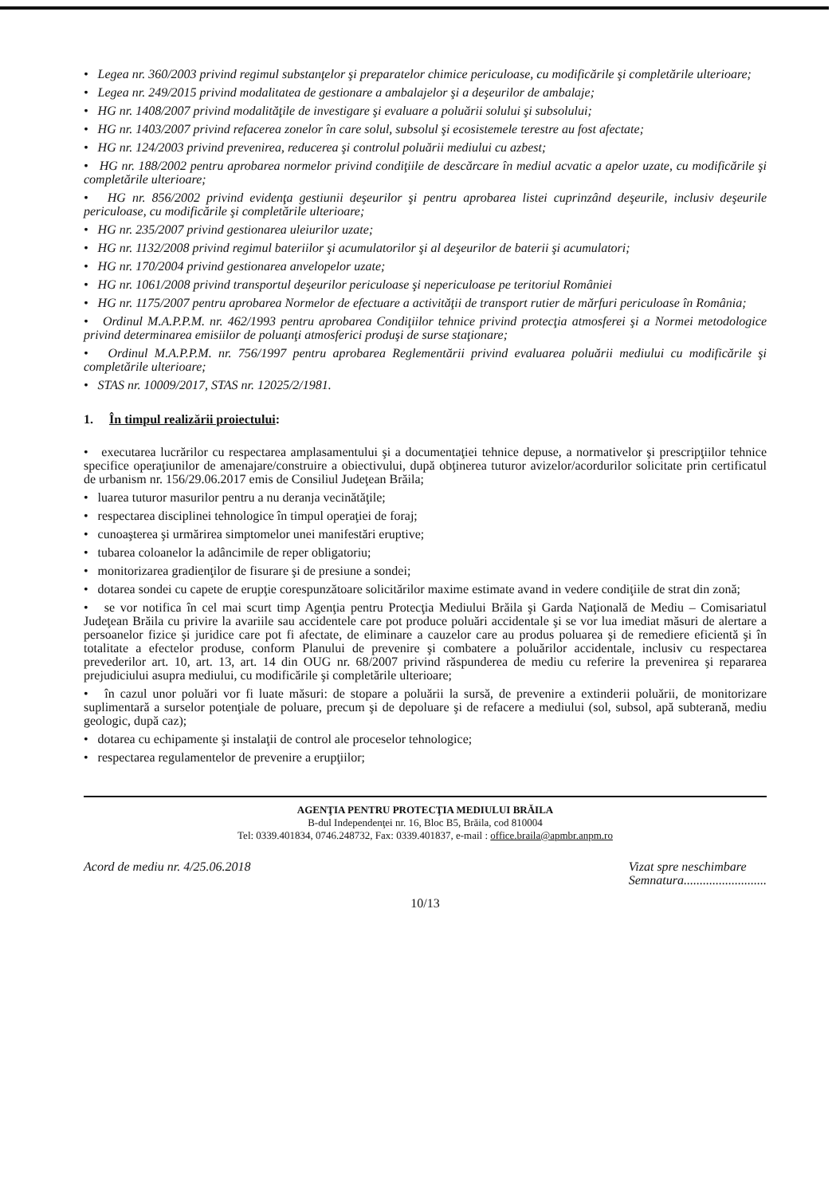• Legea nr. 360/2003 privind regimul substanţelor şi preparatelor chimice periculoase, cu modificările şi completările ulterioare;
• Legea nr. 249/2015 privind modalitatea de gestionare a ambalajelor şi a deşeurilor de ambalaje;
• HG nr. 1408/2007 privind modalităţile de investigare şi evaluare a poluării solului şi subsolului;
• HG nr. 1403/2007 privind refacerea zonelor în care solul, subsolul şi ecosistemele terestre au fost afectate;
• HG nr. 124/2003 privind prevenirea, reducerea şi controlul poluării mediului cu azbest;
• HG nr. 188/2002 pentru aprobarea normelor privind condiţiile de descărcare în mediul acvatic a apelor uzate, cu modificările şi completările ulterioare;
• HG nr. 856/2002 privind evidenţa gestiunii deşeurilor şi pentru aprobarea listei cuprinzând deşeurile, inclusiv deşeurile periculoase, cu modificările şi completările ulterioare;
• HG nr. 235/2007 privind gestionarea uleiurilor uzate;
• HG nr. 1132/2008 privind regimul bateriilor şi acumulatorilor şi al deşeurilor de baterii şi acumulatori;
• HG nr. 170/2004 privind gestionarea anvelopelor uzate;
• HG nr. 1061/2008 privind transportul deşeurilor periculoase şi nepericuloase pe teritoriul României
• HG nr. 1175/2007 pentru aprobarea Normelor de efectuare a activităţii de transport rutier de mărfuri periculoase în România;
• Ordinul M.A.P.P.M. nr. 462/1993 pentru aprobarea Condiţiilor tehnice privind protecţia atmosferei şi a Normei metodologice privind determinarea emisiilor de poluanţi atmosferici produşi de surse staţionare;
• Ordinul M.A.P.P.M. nr. 756/1997 pentru aprobarea Reglementării privind evaluarea poluării mediului cu modificările şi completările ulterioare;
• STAS nr. 10009/2017, STAS nr. 12025/2/1981.
1. În timpul realizării proiectului:
• executarea lucrărilor cu respectarea amplasamentului şi a documentaţiei tehnice depuse, a normativelor şi prescripţiilor tehnice specifice operaţiunilor de amenajare/construire a obiectivului, după obţinerea tuturor avizelor/acordurilor solicitate prin certificatul de urbanism nr. 156/29.06.2017 emis de Consiliul Judeţean Brăila;
• luarea tuturor masurilor pentru a nu deranja vecinătăţile;
• respectarea disciplinei tehnologice în timpul operaţiei de foraj;
• cunoaşterea şi urmărirea simptomelor unei manifestări eruptive;
• tubarea coloanelor la adâncimile de reper obligatoriu;
• monitorizarea gradienţilor de fisurare şi de presiune a sondei;
• dotarea sondei cu capete de erupţie corespunzătoare solicitărilor maxime estimate avand in vedere condiţiile de strat din zonă;
• se vor notifica în cel mai scurt timp Agenţia pentru Protecţia Mediului Brăila şi Garda Naţională de Mediu – Comisariatul Judeţean Brăila cu privire la avariile sau accidentele care pot produce poluări accidentale şi se vor lua imediat măsuri de alertare a persoanelor fizice şi juridice care pot fi afectate, de eliminare a cauzelor care au produs poluarea şi de remediere eficientă şi în totalitate a efectelor produse, conform Planului de prevenire şi combatere a poluărilor accidentale, inclusiv cu respectarea prevederilor art. 10, art. 13, art. 14 din OUG nr. 68/2007 privind răspunderea de mediu cu referire la prevenirea şi repararea prejudiciului asupra mediului, cu modificările şi completările ulterioare;
• în cazul unor poluări vor fi luate măsuri: de stopare a poluării la sursă, de prevenire a extinderii poluării, de monitorizare suplimentară a surselor potenţiale de poluare, precum şi de depoluare şi de refacere a mediului (sol, subsol, apă subterană, mediu geologic, după caz);
• dotarea cu echipamente şi instalaţii de control ale proceselor tehnologice;
• respectarea regulamentelor de prevenire a erupţiilor;
AGENŢIA PENTRU PROTECŢIA MEDIULUI BRĂILA
B-dul Independenţei nr. 16, Bloc B5, Brăila, cod 810004
Tel: 0339.401834, 0746.248732, Fax: 0339.401837, e-mail : office.braila@apmbr.anpm.ro
Acord de mediu nr. 4/25.06.2018 Vizat spre neschimbare
Semnatura..........................
10/13